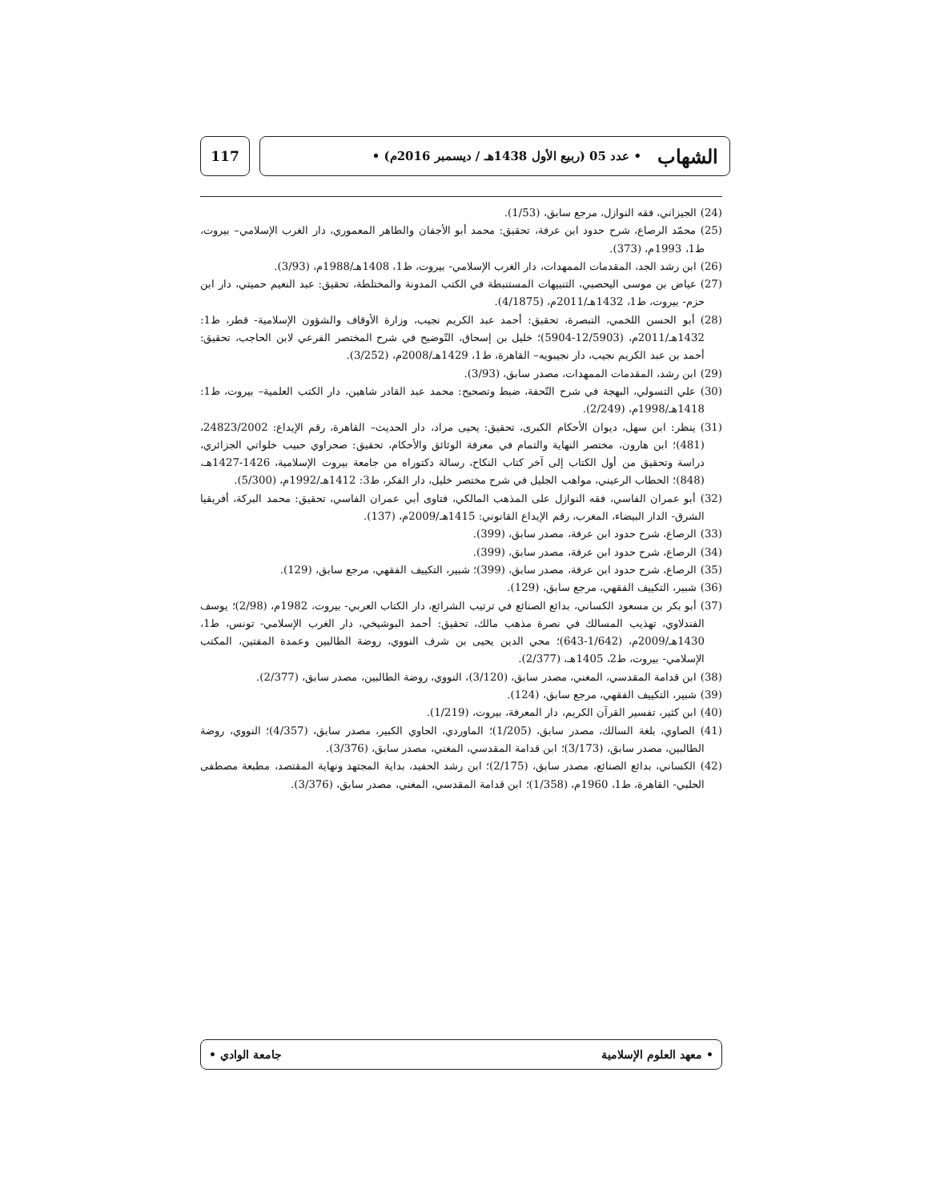الشهاب • عدد 05 (ربيع الأول 1438هـ / ديسمبر 2016م) •
117
(24) الجيزاني، فقه النوازل، مرجع سابق، (1/53).
(25) محمّد الرصاع، شرح حدود ابن عرفة، تحقيق: محمد أبو الأجفان والطاهر المعموري، دار الغرب الإسلامي– بيروت، ط1، 1993م، (373).
(26) ابن رشد الجد، المقدمات الممهدات، دار الغرب الإسلامي- بيروت، ط1، 1408هـ/1988م، (3/93).
(27) عياض بن موسى اليحصبي، التنبيهات المستنبطة في الكتب المدونة والمختلطة، تحقيق: عبد النعيم حميتي، دار ابن حزم- بيروت، ط1، 1432هـ/2011م، (4/1875).
(28) أبو الحسن اللخمي، التبصرة، تحقيق: أحمد عبد الكريم نجيب، وزارة الأوقاف والشؤون الإسلامية- قطر، ط1: 1432هـ/2011م، (12/5903-5904)؛ خليل بن إسحاق، التّوضيح في شرح المختصر الفرعي لابن الحاجب، تحقيق: أحمد بن عبد الكريم نجيب، دار نجيبويه– القاهرة، ط1، 1429هـ/2008م، (3/252).
(29) ابن رشد، المقدمات الممهدات، مصدر سابق، (3/93).
(30) علي التسولي، البهجة في شرح التّحفة، ضبط وتصحيح: محمد عبد القادر شاهين، دار الكتب العلمية– بيروت، ط1: 1418هـ/1998م، (2/249).
(31) ينظر: ابن سهل، ديوان الأحكام الكبرى، تحقيق: يحيى مراد، دار الحديث– القاهرة، رقم الإيداع: 24823/2002، (481)؛ ابن هارون، مختصر النهاية والتمام في معرفة الوثائق والأحكام، تحقيق: صحراوي حبيب خلواتي الجزائري، دراسة وتحقيق من أول الكتاب إلى آخر كتاب النكاح، رسالة دكتوراه من جامعة بيروت الإسلامية، 1426-1427هـ، (848)؛ الحطاب الرعيني، مواهب الجليل في شرح مختصر خليل، دار الفكر، ط3: 1412هـ/1992م، (5/300).
(32) أبو عمران الفاسي، فقه النوازل على المذهب المالكي، فتاوى أبي عمران الفاسي، تحقيق: محمد البركة، أفريقيا الشرق- الدار البيضاء، المغرب، رقم الإيداع القانوني: 1415هـ/2009م، (137).
(33) الرصاع، شرح حدود ابن عرفة، مصدر سابق، (399).
(34) الرصاع، شرح حدود ابن عرفة، مصدر سابق، (399).
(35) الرصاع، شرح حدود ابن عرفة، مصدر سابق، (399)؛ شبير، التكييف الفقهي، مرجع سابق، (129).
(36) شبير، التكييف الفقهي، مرجع سابق، (129).
(37) أبو بكر بن مسعود الكساني، بدائع الصنائع في ترتيب الشرائع، دار الكتاب العربي- بيروت، 1982م، (2/98)؛ يوسف الفندلاوي، تهذيب المسالك في نصرة مذهب مالك، تحقيق: أحمد البوشيخي، دار الغرب الإسلامي- تونس، ط1، 1430هـ/2009م، (1/642-643)؛ محي الدين يحيى بن شرف النووي، روضة الطالبين وعمدة المفتين، المكتب الإسلامي- بيروت، ط2، 1405هـ، (2/377).
(38) ابن قدامة المقدسي، المغني، مصدر سابق، (3/120)، النووي، روضة الطالبين، مصدر سابق، (2/377).
(39) شبير، التكييف الفقهي، مرجع سابق، (124).
(40) ابن كثير، تفسير القرآن الكريم، دار المعرفة، بيروت، (1/219).
(41) الصاوي، بلغة السالك، مصدر سابق، (1/205)؛ الماوردي، الحاوي الكبير، مصدر سابق، (4/357)؛ النووي، روضة الطالبين، مصدر سابق، (3/173)؛ ابن قدامة المقدسي، المغني، مصدر سابق، (3/376).
(42) الكساني، بدائع الصنائع، مصدر سابق، (2/175)؛ ابن رشد الحفيد، بداية المجتهد ونهاية المقتصد، مطبعة مصطفى الحلبي- القاهرة، ط1، 1960م، (1/358)؛ ابن قدامة المقدسي، المغني، مصدر سابق، (3/376).
• معهد العلوم الإسلامية جامعة الوادي •